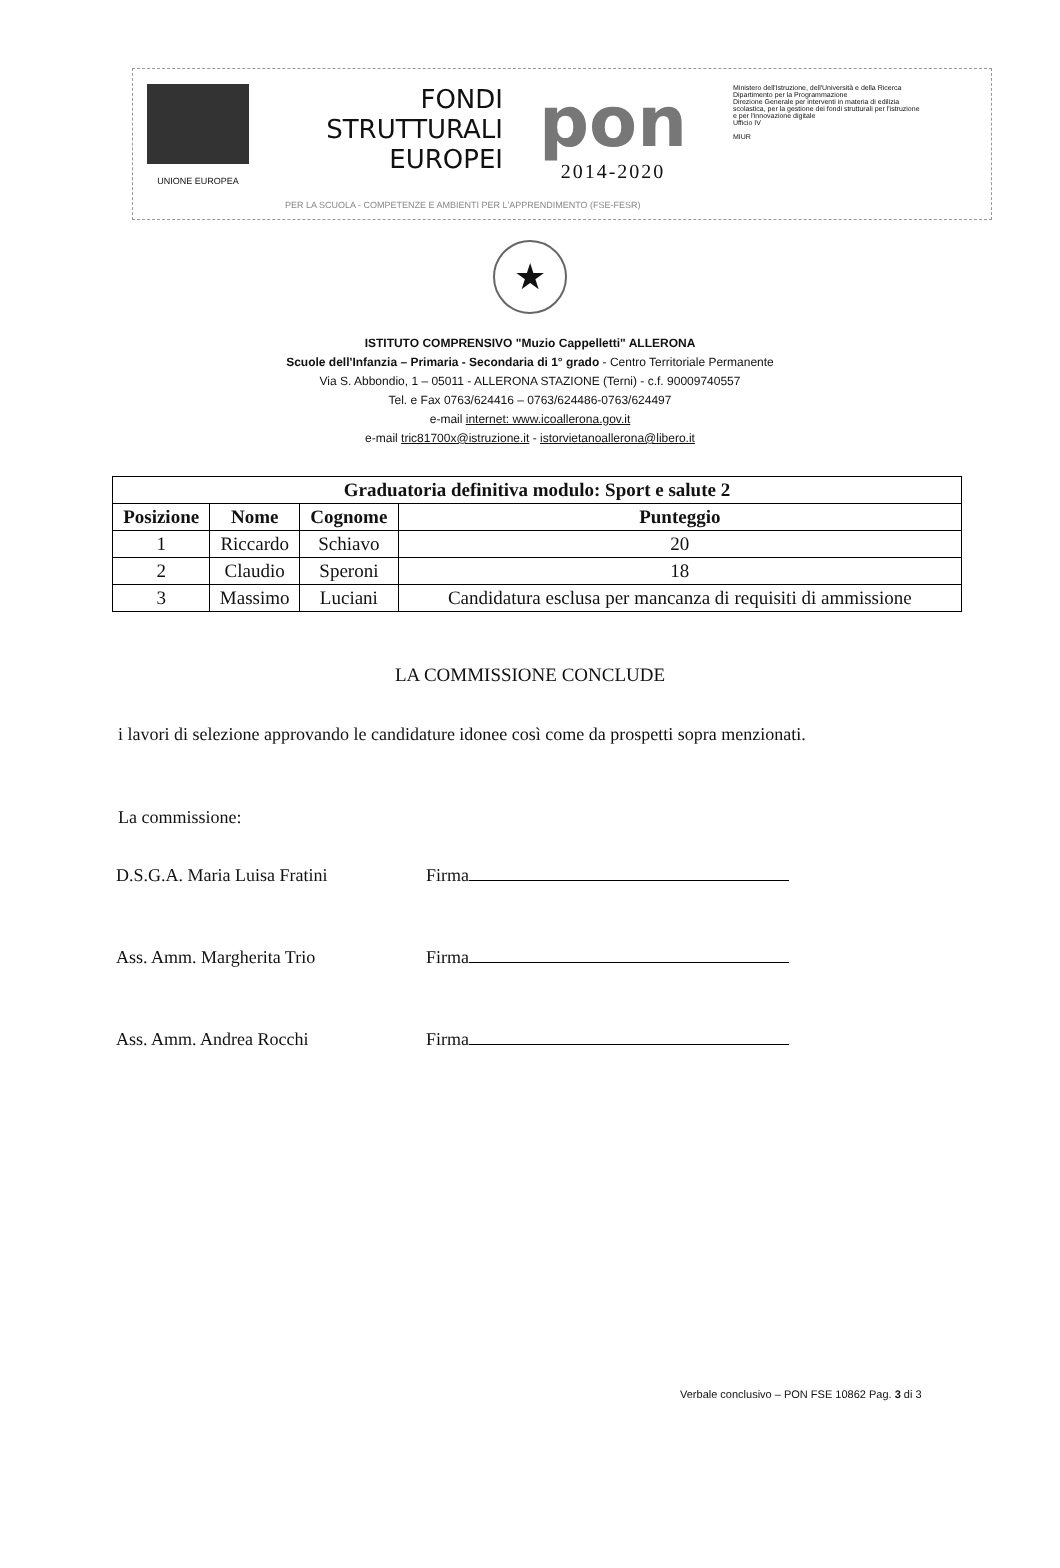UNIONE EUROPEA
FONDI
STRUTTURALI
EUROPEI
pon
2014-2020
Ministero dell'Istruzione, dell'Università e della Ricerca
Dipartimento per la Programmazione
Direzione Generale per interventi in materia di edilizia scolastica, per la gestione dei fondi strutturali per l'istruzione e per l'innovazione digitale
Ufficio IV
MIUR
PER LA SCUOLA - COMPETENZE E AMBIENTI PER L'APPRENDIMENTO (FSE-FESR)
★
ISTITUTO COMPRENSIVO "Muzio Cappelletti" ALLERONA
Scuole dell'Infanzia – Primaria - Secondaria di 1° grado - Centro Territoriale Permanente
Via S. Abbondio, 1 – 05011 - ALLERONA STAZIONE (Terni) - c.f. 90009740557
Tel. e Fax 0763/624416 – 0763/624486-0763/624497
e-mail internet: www.icoallerona.gov.it
e-mail tric81700x@istruzione.it - istorvietanoallerona@libero.it
| Graduatoria definitiva modulo: Sport e salute 2 | | | |
| --- | --- | --- | --- |
| Posizione | Nome | Cognome | Punteggio |
| 1 | Riccardo | Schiavo | 20 |
| 2 | Claudio | Speroni | 18 |
| 3 | Massimo | Luciani | Candidatura esclusa per mancanza di requisiti di ammissione |
LA COMMISSIONE CONCLUDE
i lavori di selezione approvando le candidature idonee così come da prospetti sopra menzionati.
La commissione:
D.S.G.A. Maria Luisa Fratini Firma
Ass. Amm. Margherita Trio Firma
Ass. Amm. Andrea Rocchi Firma
Verbale conclusivo – PON FSE 10862 Pag. 3 di 3